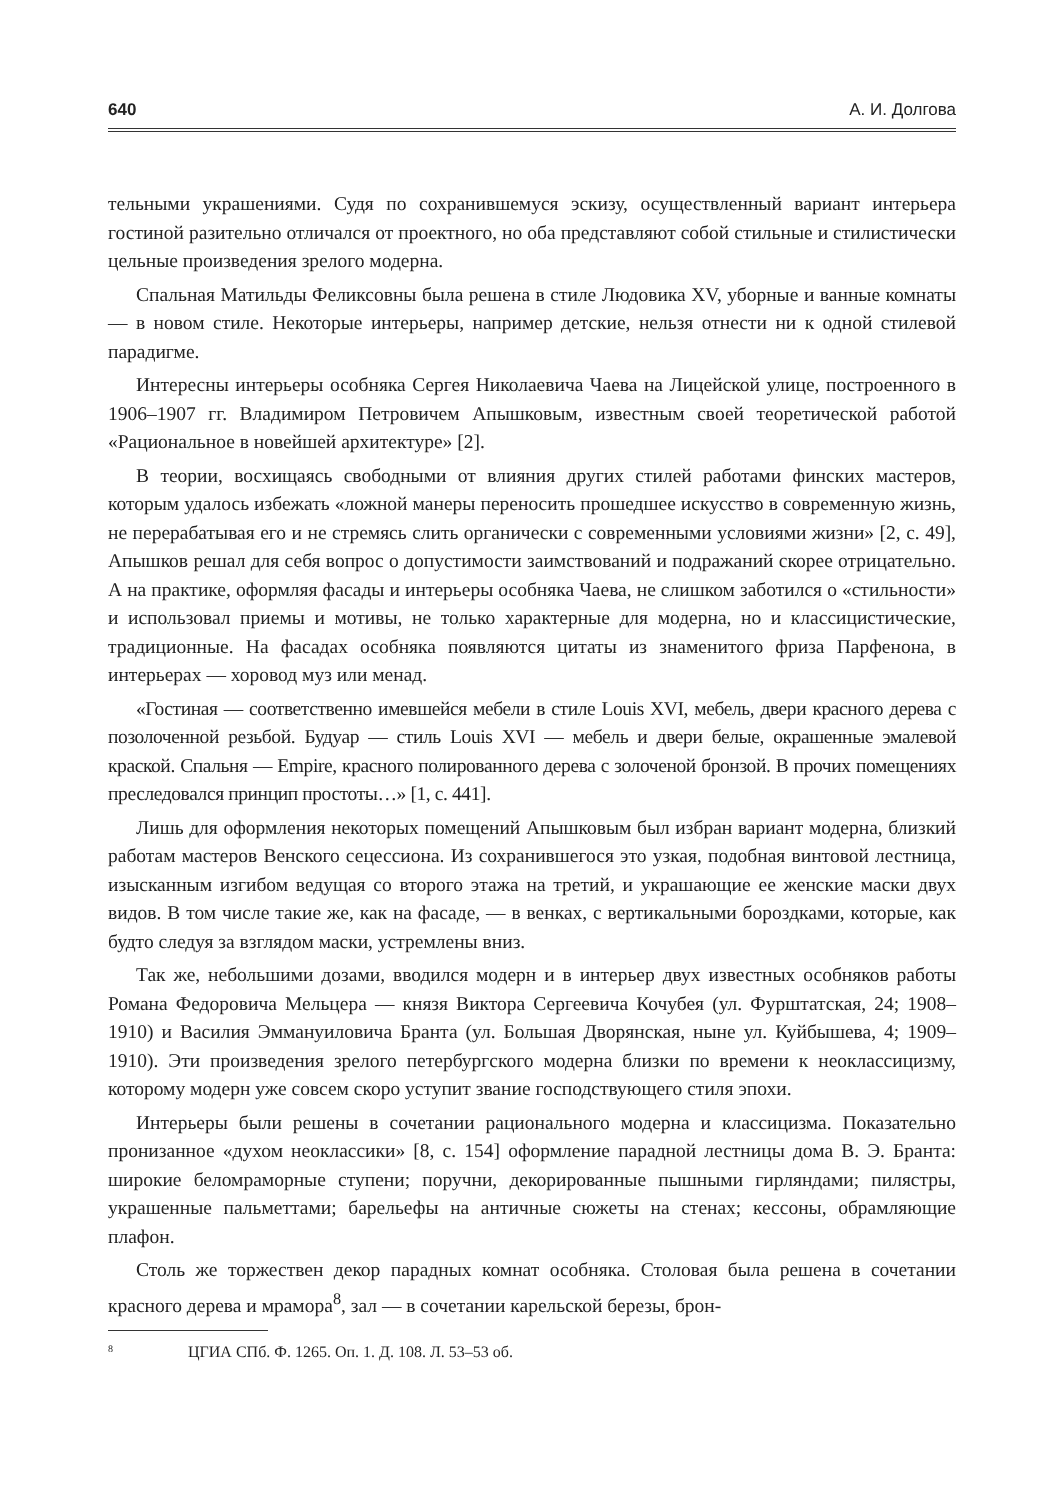640 А. И. Долгова
тельными украшениями. Судя по сохранившемуся эскизу, осуществленный вариант интерьера гостиной разительно отличался от проектного, но оба представляют собой стильные и стилистически цельные произведения зрелого модерна.
Спальная Матильды Феликсовны была решена в стиле Людовика XV, уборные и ванные комнаты — в новом стиле. Некоторые интерьеры, например детские, нельзя отнести ни к одной стилевой парадигме.
Интересны интерьеры особняка Сергея Николаевича Чаева на Лицейской улице, построенного в 1906–1907 гг. Владимиром Петровичем Апышковым, известным своей теоретической работой «Рациональное в новейшей архитектуре» [2].
В теории, восхищаясь свободными от влияния других стилей работами финских мастеров, которым удалось избежать «ложной манеры переносить прошедшее искусство в современную жизнь, не перерабатывая его и не стремясь слить органически с современными условиями жизни» [2, с. 49], Апышков решал для себя вопрос о допустимости заимствований и подражаний скорее отрицательно. А на практике, оформляя фасады и интерьеры особняка Чаева, не слишком заботился о «стильности» и использовал приемы и мотивы, не только характерные для модерна, но и классицистические, традиционные. На фасадах особняка появляются цитаты из знаменитого фриза Парфенона, в интерьерах — хоровод муз или менад.
«Гостиная — соответственно имевшейся мебели в стиле Louis XVI, мебель, двери красного дерева с позолоченной резьбой. Будуар — стиль Louis XVI — мебель и двери белые, окрашенные эмалевой краской. Спальня — Empire, красного полированного дерева с золоченой бронзой. В прочих помещениях преследовался принцип простоты…» [1, с. 441].
Лишь для оформления некоторых помещений Апышковым был избран вариант модерна, близкий работам мастеров Венского сецессиона. Из сохранившегося это узкая, подобная винтовой лестница, изысканным изгибом ведущая со второго этажа на третий, и украшающие ее женские маски двух видов. В том числе такие же, как на фасаде, — в венках, с вертикальными бороздками, которые, как будто следуя за взглядом маски, устремлены вниз.
Так же, небольшими дозами, вводился модерн и в интерьер двух известных особняков работы Романа Федоровича Мельцера — князя Виктора Сергеевича Кочубея (ул. Фурштатская, 24; 1908–1910) и Василия Эммануиловича Бранта (ул. Большая Дворянская, ныне ул. Куйбышева, 4; 1909–1910). Эти произведения зрелого петербургского модерна близки по времени к неоклассицизму, которому модерн уже совсем скоро уступит звание господствующего стиля эпохи.
Интерьеры были решены в сочетании рационального модерна и классицизма. Показательно пронизанное «духом неоклассики» [8, с. 154] оформление парадной лестницы дома В. Э. Бранта: широкие беломраморные ступени; поручни, декорированные пышными гирляндами; пилястры, украшенные пальметтами; барельефы на античные сюжеты на стенах; кессоны, обрамляющие плафон.
Столь же торжествен декор парадных комнат особняка. Столовая была решена в сочетании красного дерева и мрамора<sup>8</sup>, зал — в сочетании карельской березы, брон-
<sup>8</sup> ЦГИА СПб. Ф. 1265. Оп. 1. Д. 108. Л. 53–53 об.